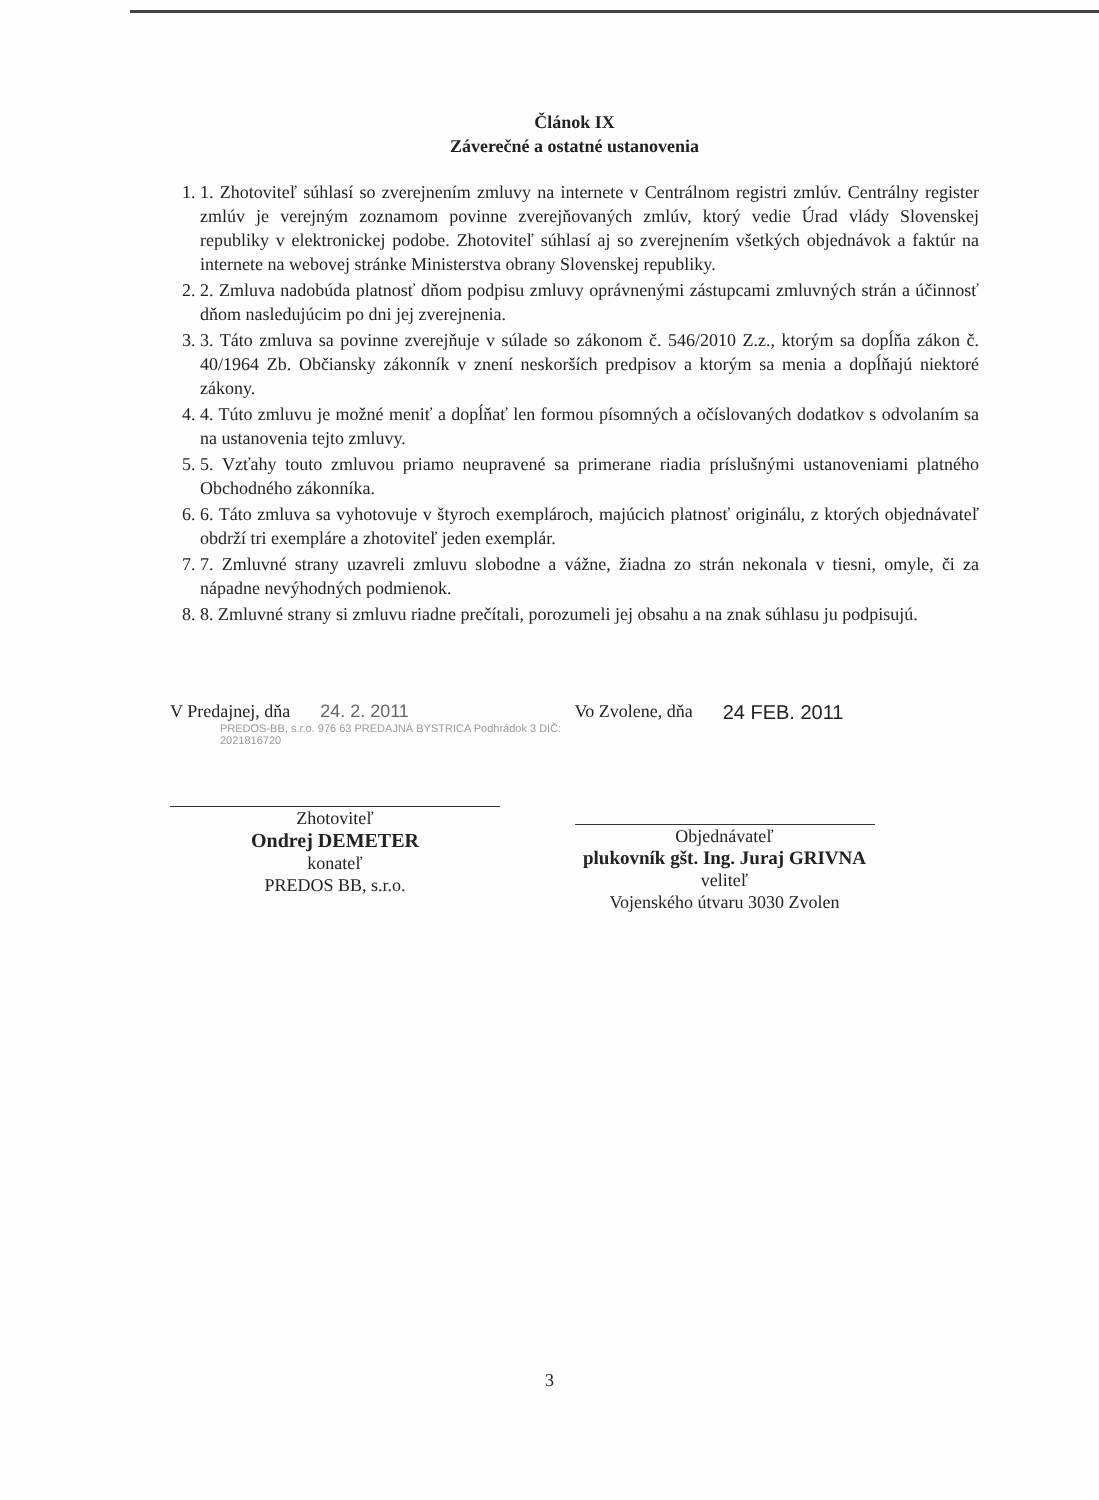Článok IX
Záverečné a ostatné ustanovenia
1. 1. Zhotoviteľ súhlasí so zverejnením zmluvy na internete v Centrálnom registri zmlúv. Centrálny register zmlúv je verejným zoznamom povinne zverejňovaných zmlúv, ktorý vedie Úrad vlády Slovenskej republiky v elektronickej podobe. Zhotoviteľ súhlasí aj so zverejnením všetkých objednávok a faktúr na internete na webovej stránke Ministerstva obrany Slovenskej republiky.
2. 2. Zmluva nadobúda platnosť dňom podpisu zmluvy oprávnenými zástupcami zmluvných strán a účinnosť dňom nasledujúcim po dni jej zverejnenia.
3. 3. Táto zmluva sa povinne zverejňuje v súlade so zákonom č. 546/2010 Z.z., ktorým sa dopĺňa zákon č. 40/1964 Zb. Občiansky zákonník v znení neskorších predpisov a ktorým sa menia a dopĺňajú niektoré zákony.
4. 4. Túto zmluvu je možné meniť a dopĺňať len formou písomných a očíslovaných dodatkov s odvolaním sa na ustanovenia tejto zmluvy.
5. 5. Vzťahy touto zmluvou priamo neupravené sa primerane riadia príslušnými ustanoveniami platného Obchodného zákonníka.
6. 6. Táto zmluva sa vyhotovuje v štyroch exemplároch, majúcich platnosť originálu, z ktorých objednávateľ obdrží tri exempláre a zhotoviteľ jeden exemplár.
7. 7. Zmluvné strany uzavreli zmluvu slobodne a vážne, žiadna zo strán nekonala v tiesni, omyle, či za nápadne nevýhodných podmienok.
8. 8. Zmluvné strany si zmluvu riadne prečítali, porozumeli jej obsahu a na znak súhlasu ju podpisujú.
V Predajnej, dňa 24. 2. 2011
PREDOS-BB, s.r.o. 976 63 PREDAJNÁ BYSTRICA Podhrádok 3 DIČ: 2021816720
Zhotoviteľ
Ondrej DEMETER
konateľ
PREDOS BB, s.r.o.
Vo Zvolene, dňa 24 FEB. 2011
Objednávateľ
plukovník gšt. Ing. Juraj GRIVNA
veliteľ
Vojenského útvaru 3030 Zvolen
3